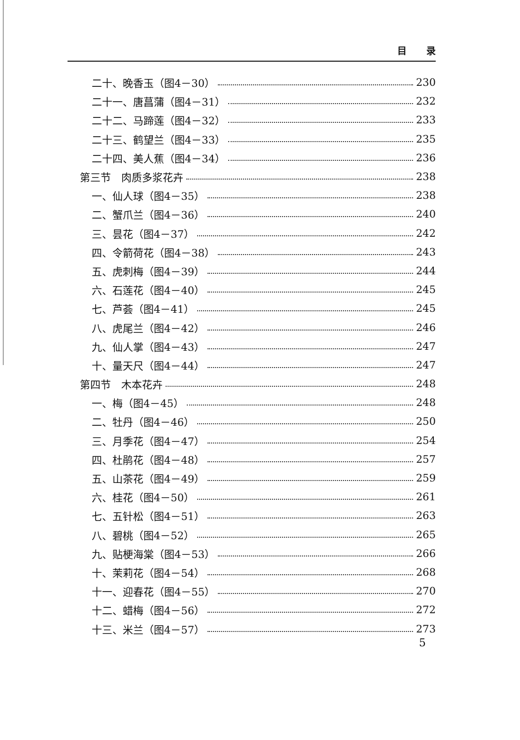目 录
二十、晚香玉（图4－30） 230
二十一、唐菖蒲（图4－31） 232
二十二、马蹄莲（图4－32） 233
二十三、鹤望兰（图4－33） 235
二十四、美人蕉（图4－34） 236
第三节　肉质多浆花卉 238
一、仙人球（图4－35） 238
二、蟹爪兰（图4－36） 240
三、昙花（图4－37） 242
四、令箭荷花（图4－38） 243
五、虎刺梅（图4－39） 244
六、石莲花（图4－40） 245
七、芦荟（图4－41） 245
八、虎尾兰（图4－42） 246
九、仙人掌（图4－43） 247
十、量天尺（图4－44） 247
第四节　木本花卉 248
一、梅（图4－45） 248
二、牡丹（图4－46） 250
三、月季花（图4－47） 254
四、杜鹃花（图4－48） 257
五、山茶花（图4－49） 259
六、桂花（图4－50） 261
七、五针松（图4－51） 263
八、碧桃（图4－52） 265
九、贴梗海棠（图4－53） 266
十、茉莉花（图4－54） 268
十一、迎春花（图4－55） 270
十二、蜡梅（图4－56） 272
十三、米兰（图4－57） 273
5